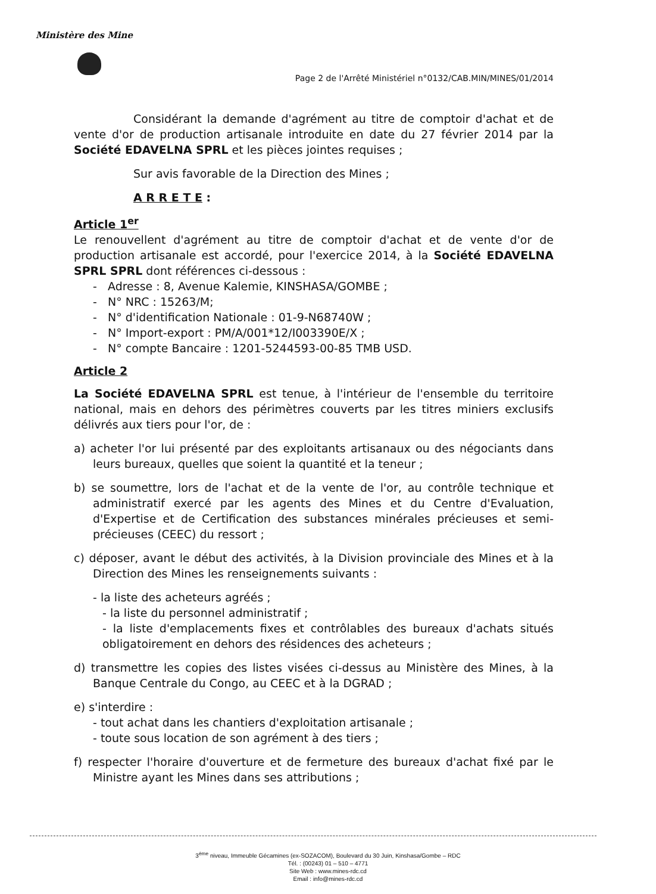Ministère des Mine
Page 2 de l'Arrêté Ministériel n°0132/CAB.MIN/MINES/01/2014
Considérant la demande d'agrément au titre de comptoir d'achat et de vente d'or de production artisanale introduite en date du 27 février 2014 par la Société EDAVELNA SPRL et les pièces jointes requises ;
Sur avis favorable de la Direction des Mines ;
A R R E T E :
Article 1<sup>er</sup>
Le renouvellent d'agrément au titre de comptoir d'achat et de vente d'or de production artisanale est accordé, pour l'exercice 2014, à la Société EDAVELNA SPRL SPRL dont références ci-dessous :
- Adresse : 8, Avenue Kalemie, KINSHASA/GOMBE ;
- N° NRC : 15263/M;
- N° d'identification Nationale : 01-9-N68740W ;
- N° Import-export : PM/A/001*12/I003390E/X ;
- N° compte Bancaire : 1201-5244593-00-85 TMB USD.
Article 2
La Société EDAVELNA SPRL est tenue, à l'intérieur de l'ensemble du territoire national, mais en dehors des périmètres couverts par les titres miniers exclusifs délivrés aux tiers pour l'or, de :
a) acheter l'or lui présenté par des exploitants artisanaux ou des négociants dans leurs bureaux, quelles que soient la quantité et la teneur ;
b) se soumettre, lors de l'achat et de la vente de l'or, au contrôle technique et administratif exercé par les agents des Mines et du Centre d'Evaluation, d'Expertise et de Certification des substances minérales précieuses et semi-précieuses (CEEC) du ressort ;
c) déposer, avant le début des activités, à la Division provinciale des Mines et à la Direction des Mines les renseignements suivants :
- la liste des acheteurs agréés ;
- la liste du personnel administratif ;
- la liste d'emplacements fixes et contrôlables des bureaux d'achats situés obligatoirement en dehors des résidences des acheteurs ;
d) transmettre les copies des listes visées ci-dessus au Ministère des Mines, à la Banque Centrale du Congo, au CEEC et à la DGRAD ;
e) s'interdire :
- tout achat dans les chantiers d'exploitation artisanale ;
- toute sous location de son agrément à des tiers ;
f) respecter l'horaire d'ouverture et de fermeture des bureaux d'achat fixé par le Ministre ayant les Mines dans ses attributions ;
3<sup>ème</sup> niveau, Immeuble Gécamines (ex-SOZACOM), Boulevard du 30 Juin, Kinshasa/Gombe – RDC
Tél. : (00243) 01 – 510 – 4771
Site Web : www.mines-rdc.cd
Email : info@mines-rdc.cd